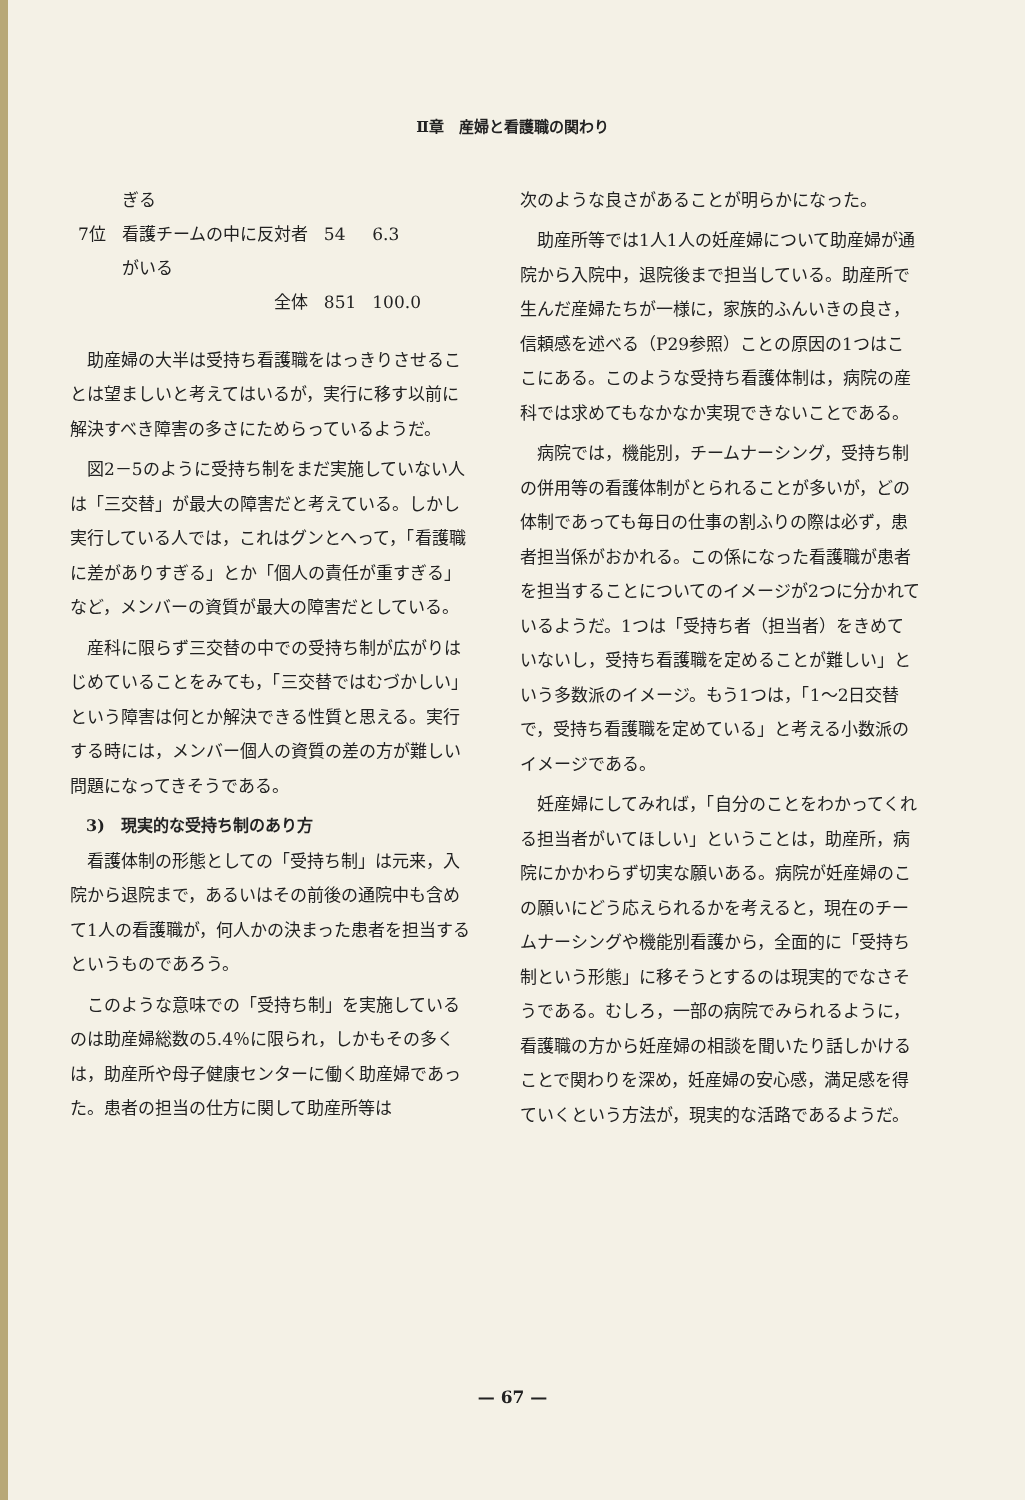Ⅱ章　産婦と看護職の関わり
| | ぎる | | |
| 7位 | 看護チームの中に反対者 | 54 | 6.3 |
| | がいる | | |
| | 全体 | 851 | 100.0 |
助産婦の大半は受持ち看護職をはっきりさせることは望ましいと考えてはいるが，実行に移す以前に解決すべき障害の多さにためらっているようだ。
図2－5のように受持ち制をまだ実施していない人は「三交替」が最大の障害だと考えている。しかし実行している人では，これはグンとへって，「看護職に差がありすぎる」とか「個人の責任が重すぎる」など，メンバーの資質が最大の障害だとしている。
産科に限らず三交替の中での受持ち制が広がりはじめていることをみても，「三交替ではむづかしい」という障害は何とか解決できる性質と思える。実行する時には，メンバー個人の資質の差の方が難しい問題になってきそうである。
3)　現実的な受持ち制のあり方
看護体制の形態としての「受持ち制」は元来，入院から退院まで，あるいはその前後の通院中も含めて1人の看護職が，何人かの決まった患者を担当するというものであろう。
このような意味での「受持ち制」を実施しているのは助産婦総数の5.4％に限られ，しかもその多くは，助産所や母子健康センターに働く助産婦であった。患者の担当の仕方に関して助産所等は
次のような良さがあることが明らかになった。
助産所等では1人1人の妊産婦について助産婦が通院から入院中，退院後まで担当している。助産所で生んだ産婦たちが一様に，家族的ふんいきの良さ，信頼感を述べる（P29参照）ことの原因の1つはここにある。このような受持ち看護体制は，病院の産科では求めてもなかなか実現できないことである。
病院では，機能別，チームナーシング，受持ち制の併用等の看護体制がとられることが多いが，どの体制であっても毎日の仕事の割ふりの際は必ず，患者担当係がおかれる。この係になった看護職が患者を担当することについてのイメージが2つに分かれているようだ。1つは「受持ち者（担当者）をきめていないし，受持ち看護職を定めることが難しい」という多数派のイメージ。もう1つは，「1～2日交替で，受持ち看護職を定めている」と考える小数派のイメージである。
妊産婦にしてみれば，「自分のことをわかってくれる担当者がいてほしい」ということは，助産所，病院にかかわらず切実な願いある。病院が妊産婦のこの願いにどう応えられるかを考えると，現在のチームナーシングや機能別看護から，全面的に「受持ち制という形態」に移そうとするのは現実的でなさそうである。むしろ，一部の病院でみられるように，看護職の方から妊産婦の相談を聞いたり話しかけることで関わりを深め，妊産婦の安心感，満足感を得ていくという方法が，現実的な活路であるようだ。
— 67 —